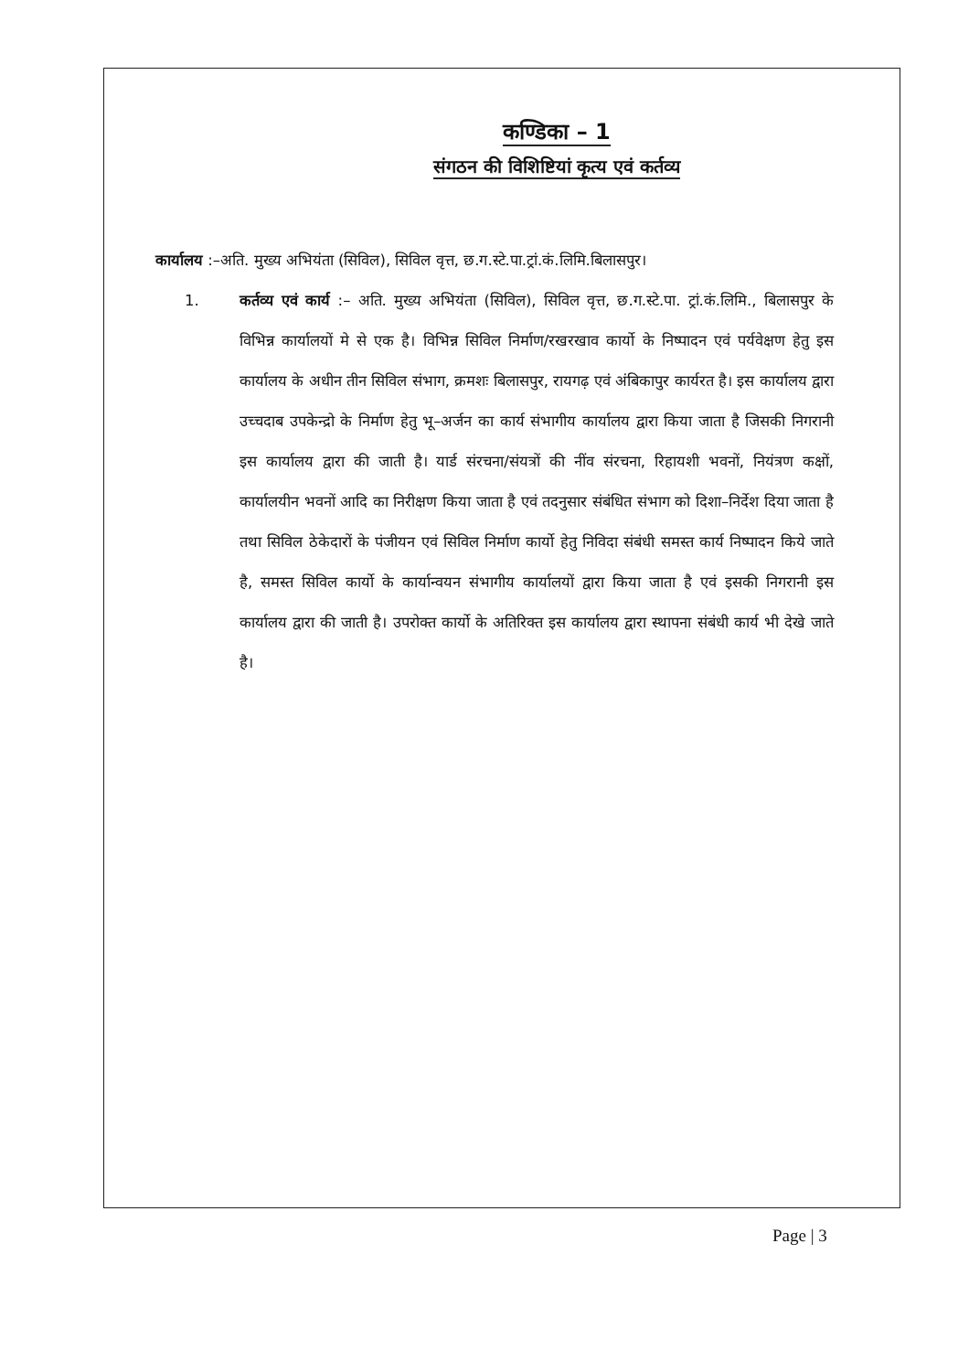कण्डिका – 1
संगठन की विशिष्टियां कृत्य एवं कर्तव्य
कार्यालय :–अति. मुख्य अभियंता (सिविल), सिविल वृत्त, छ.ग.स्टे.पा.ट्रां.कं.लिमि.बिलासपुर।
1. कर्तव्य एवं कार्य :– अति. मुख्य अभियंता (सिविल), सिविल वृत्त, छ.ग.स्टे.पा. ट्रां.कं.लिमि., बिलासपुर के विभिन्न कार्यालयों मे से एक है। विभिन्न सिविल निर्माण/रखरखाव कार्यो के निष्पादन एवं पर्यवेक्षण हेतु इस कार्यालय के अधीन तीन सिविल संभाग, क्रमशः बिलासपुर, रायगढ़ एवं अंबिकापुर कार्यरत है। इस कार्यालय द्वारा उच्चदाब उपकेन्द्रो के निर्माण हेतु भू–अर्जन का कार्य संभागीय कार्यालय द्वारा किया जाता है जिसकी निगरानी इस कार्यालय द्वारा की जाती है। यार्ड संरचना/संयत्रों की नींव संरचना, रिहायशी भवनों, नियंत्रण कक्षों, कार्यालयीन भवनों आदि का निरीक्षण किया जाता है एवं तदनुसार संबंधित संभाग को दिशा–निर्देश दिया जाता है तथा सिविल ठेकेदारों के पंजीयन एवं सिविल निर्माण कार्यो हेतु निविदा संबंधी समस्त कार्य निष्पादन किये जाते है, समस्त सिविल कार्यो के कार्यान्वयन संभागीय कार्यालयों द्वारा किया जाता है एवं इसकी निगरानी इस कार्यालय द्वारा की जाती है। उपरोक्त कार्यो के अतिरिक्त इस कार्यालय द्वारा स्थापना संबंधी कार्य भी देखे जाते है।
Page | 3